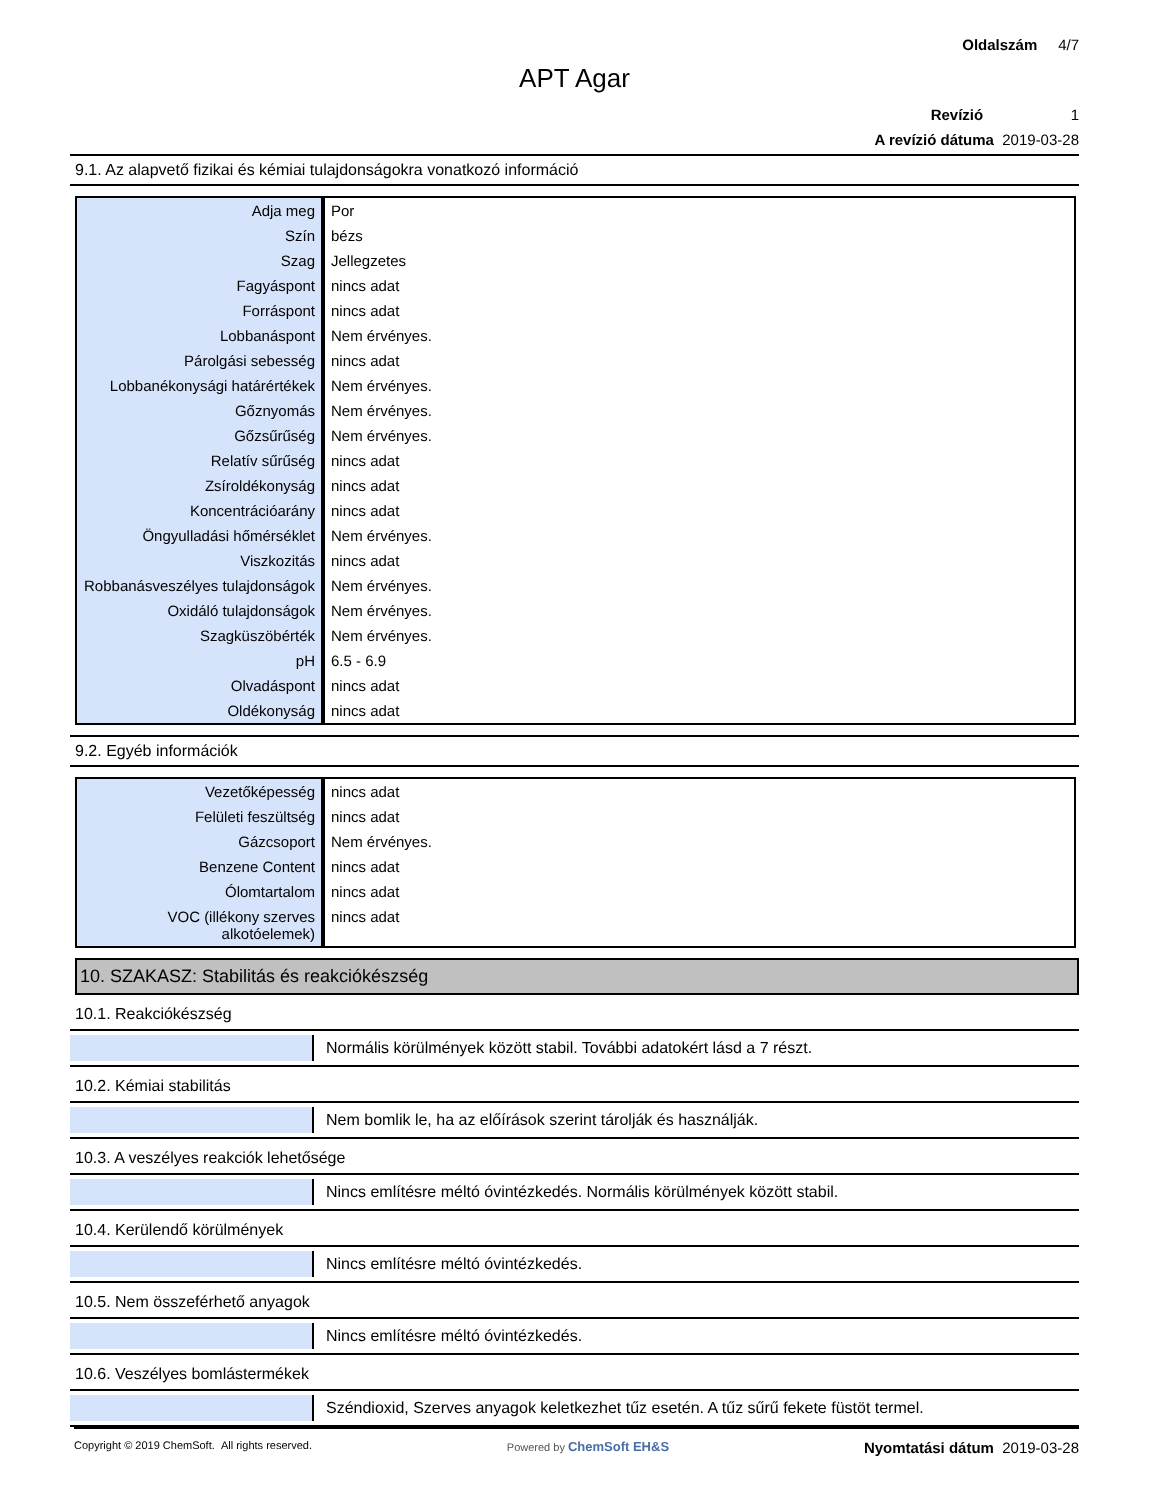Oldalszám 4/7
APT Agar
Revízió 1
A revízió dátuma 2019-03-28
9.1. Az alapvető fizikai és kémiai tulajdonságokra vonatkozó információ
| Adja meg | Por |
| Szín | bézs |
| Szag | Jellegzetes |
| Fagyáspont | nincs adat |
| Forráspont | nincs adat |
| Lobbanáspont | Nem érvényes. |
| Párolgási sebesség | nincs adat |
| Lobbanékonysági határértékek | Nem érvényes. |
| Gőznyomás | Nem érvényes. |
| Gőzsűrűség | Nem érvényes. |
| Relatív sűrűség | nincs adat |
| Zsíroldékonyság | nincs adat |
| Koncentrációarány | nincs adat |
| Öngyulladási hőmérséklet | Nem érvényes. |
| Viszkozitás | nincs adat |
| Robbanásveszélyes tulajdonságok | Nem érvényes. |
| Oxidáló tulajdonságok | Nem érvényes. |
| Szagküszöbérték | Nem érvényes. |
| pH | 6.5 - 6.9 |
| Olvadáspont | nincs adat |
| Oldékonyság | nincs adat |
9.2. Egyéb információk
| Vezetőképesség | nincs adat |
| Felületi feszültség | nincs adat |
| Gázcsoport | Nem érvényes. |
| Benzene Content | nincs adat |
| Ólomtartalom | nincs adat |
| VOC (illékony szerves alkotóelemek) | nincs adat |
10. SZAKASZ: Stabilitás és reakciókészség
10.1. Reakciókészség
Normális körülmények között stabil. További adatokért lásd a 7 részt.
10.2. Kémiai stabilitás
Nem bomlik le, ha az előírások szerint tárolják és használják.
10.3. A veszélyes reakciók lehetősége
Nincs említésre méltó óvintézkedés. Normális körülmények között stabil.
10.4. Kerülendő körülmények
Nincs említésre méltó óvintézkedés.
10.5. Nem összeférhető anyagok
Nincs említésre méltó óvintézkedés.
10.6. Veszélyes bomlástermékek
Széndioxid, Szerves anyagok keletkezhet tűz esetén. A tűz sűrű fekete füstöt termel.
Copyright © 2019 ChemSoft. All rights reserved. Powered by ChemSoft EH&S Nyomtatási dátum 2019-03-28